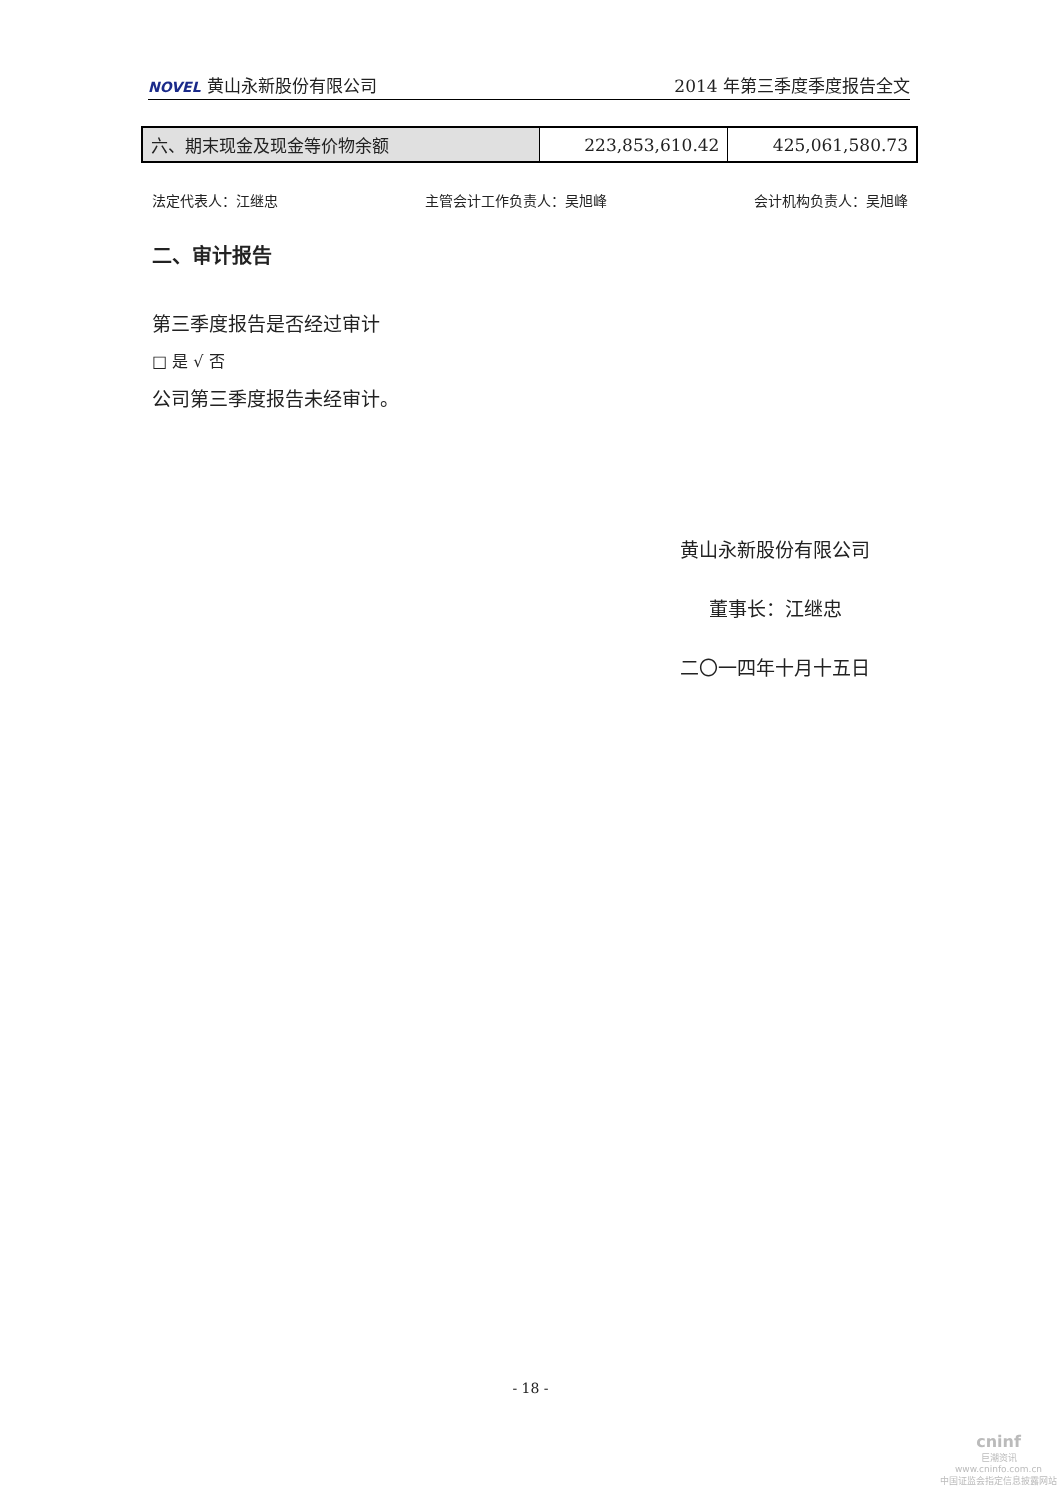NOVEL 黄山永新股份有限公司
2014 年第三季度季度报告全文
| 六、期末现金及现金等价物余额 | 223,853,610.42 | 425,061,580.73 |
法定代表人：江继忠 主管会计工作负责人：吴旭峰 会计机构负责人：吴旭峰
二、审计报告
第三季度报告是否经过审计
□ 是 √ 否
公司第三季度报告未经审计。
黄山永新股份有限公司
董事长：江继忠
二〇一四年十月十五日
- 18 -
cninf
巨潮资讯
www.cninfo.com.cn
中国证监会指定信息披露网站